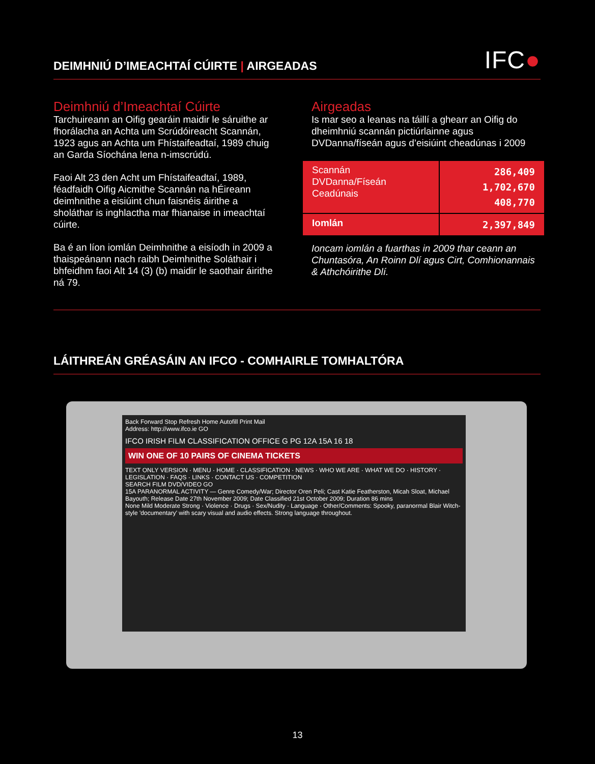DEIMHNIÚ D’IMEACHTAÍ CÚIRTE | AIRGEADAS
IFC●
Deimhniú d’Imeachtaí Cúirte
Tarchuireann an Oifig gearáin maidir le sáruithe ar fhorálacha an Achta um Scrúdóireacht Scannán, 1923 agus an Achta um Fhístaifeadtaí, 1989 chuig an Garda Síochána lena n-imscrúdú.
Faoi Alt 23 den Acht um Fhístaifeadtaí, 1989, féadfaidh Oifig Aicmithe Scannán na hÉireann deimhnithe a eisiúint chun faisnéis áirithe a sholáthar is inghlactha mar fhianaise in imeachtaí cúirte.
Ba é an líon iomlán Deimhnithe a eisíodh in 2009 a thaispeánann nach raibh Deimhnithe Soláthair i bhfeidhm faoi Alt 14 (3) (b) maidir le saothair áirithe ná 79.
Airgeadas
Is mar seo a leanas na táillí a ghearr an Oifig do dheimhniú scannán pictiúrlainne agus DVDanna/físeán agus d’eisiúint cheadúnas i 2009
| Scannán DVDanna/Físeán Ceadúnais | 286,409 1,702,670 408,770 |
| Iomlán | 2,397,849 |
Ioncam iomlán a fuarthas in 2009 thar ceann an Chuntasóra, An Roinn Dlí agus Cirt, Comhionannais & Athchóirithe Dlí.
LÁITHREÁN GRÉASÁIN AN IFCO - COMHAIRLE TOMHALTÓRA
Back Forward Stop Refresh Home Autofill Print Mail
Address: http://www.ifco.ie GO
IFCO IRISH FILM CLASSIFICATION OFFICE G PG 12A 15A 16 18
WIN ONE OF 10 PAIRS OF CINEMA TICKETS
TEXT ONLY VERSION · MENU · HOME · CLASSIFICATION · NEWS · WHO WE ARE · WHAT WE DO · HISTORY · LEGISLATION · FAQS · LINKS · CONTACT US · COMPETITION
SEARCH FILM DVD/VIDEO GO
15A PARANORMAL ACTIVITY — Genre Comedy/War; Director Oren Peli; Cast Katie Featherston, Micah Sloat, Michael Bayouth; Release Date 27th November 2009; Date Classified 21st October 2009; Duration 86 mins
None Mild Moderate Strong · Violence · Drugs · Sex/Nudity · Language · Other/Comments: Spooky, paranormal Blair Witch-style 'documentary' with scary visual and audio effects. Strong language throughout.
13